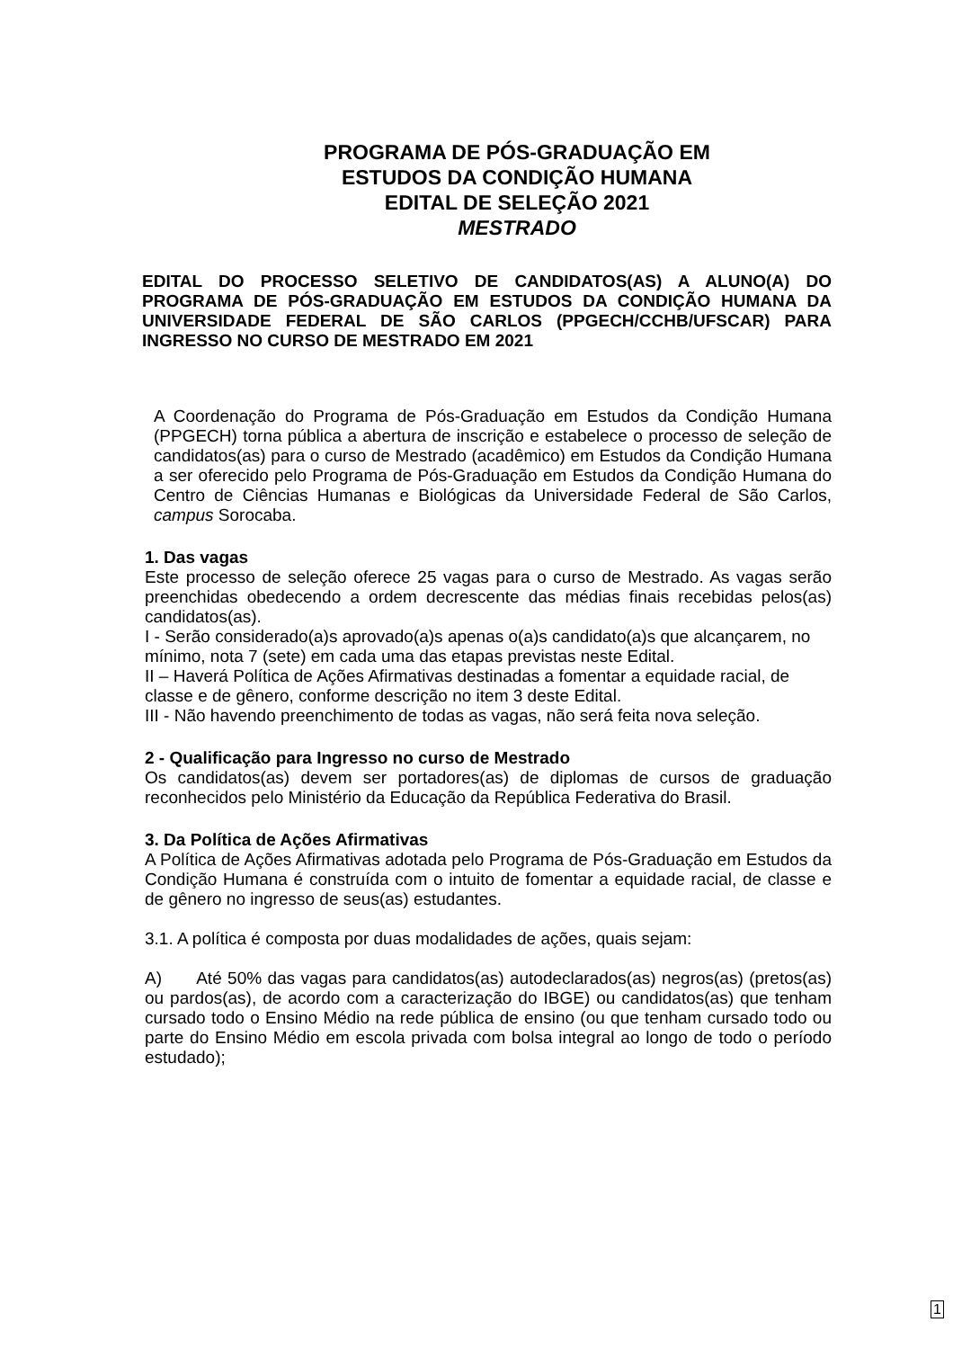PROGRAMA DE PÓS-GRADUAÇÃO EM
ESTUDOS DA CONDIÇÃO HUMANA
EDITAL DE SELEÇÃO 2021
MESTRADO
EDITAL DO PROCESSO SELETIVO DE CANDIDATOS(AS) A ALUNO(A) DO PROGRAMA DE PÓS-GRADUAÇÃO EM ESTUDOS DA CONDIÇÃO HUMANA DA UNIVERSIDADE FEDERAL DE SÃO CARLOS (PPGECH/CCHB/UFSCAR) PARA INGRESSO NO CURSO DE MESTRADO EM 2021
A Coordenação do Programa de Pós-Graduação em Estudos da Condição Humana (PPGECH) torna pública a abertura de inscrição e estabelece o processo de seleção de candidatos(as) para o curso de Mestrado (acadêmico) em Estudos da Condição Humana a ser oferecido pelo Programa de Pós-Graduação em Estudos da Condição Humana do Centro de Ciências Humanas e Biológicas da Universidade Federal de São Carlos, campus Sorocaba.
1. Das vagas
Este processo de seleção oferece 25 vagas para o curso de Mestrado. As vagas serão preenchidas obedecendo a ordem decrescente das médias finais recebidas pelos(as) candidatos(as).
I - Serão considerado(a)s aprovado(a)s apenas o(a)s candidato(a)s que alcançarem, no mínimo, nota 7 (sete) em cada uma das etapas previstas neste Edital.
II – Haverá Política de Ações Afirmativas destinadas a fomentar a equidade racial, de classe e de gênero, conforme descrição no item 3 deste Edital.
III - Não havendo preenchimento de todas as vagas, não será feita nova seleção.
2 - Qualificação para Ingresso no curso de Mestrado
Os candidatos(as) devem ser portadores(as) de diplomas de cursos de graduação reconhecidos pelo Ministério da Educação da República Federativa do Brasil.
3. Da Política de Ações Afirmativas
A Política de Ações Afirmativas adotada pelo Programa de Pós-Graduação em Estudos da Condição Humana é construída com o intuito de fomentar a equidade racial, de classe e de gênero no ingresso de seus(as) estudantes.
3.1. A política é composta por duas modalidades de ações, quais sejam:
A) Até 50% das vagas para candidatos(as) autodeclarados(as) negros(as) (pretos(as) ou pardos(as), de acordo com a caracterização do IBGE) ou candidatos(as) que tenham cursado todo o Ensino Médio na rede pública de ensino (ou que tenham cursado todo ou parte do Ensino Médio em escola privada com bolsa integral ao longo de todo o período estudado);
1